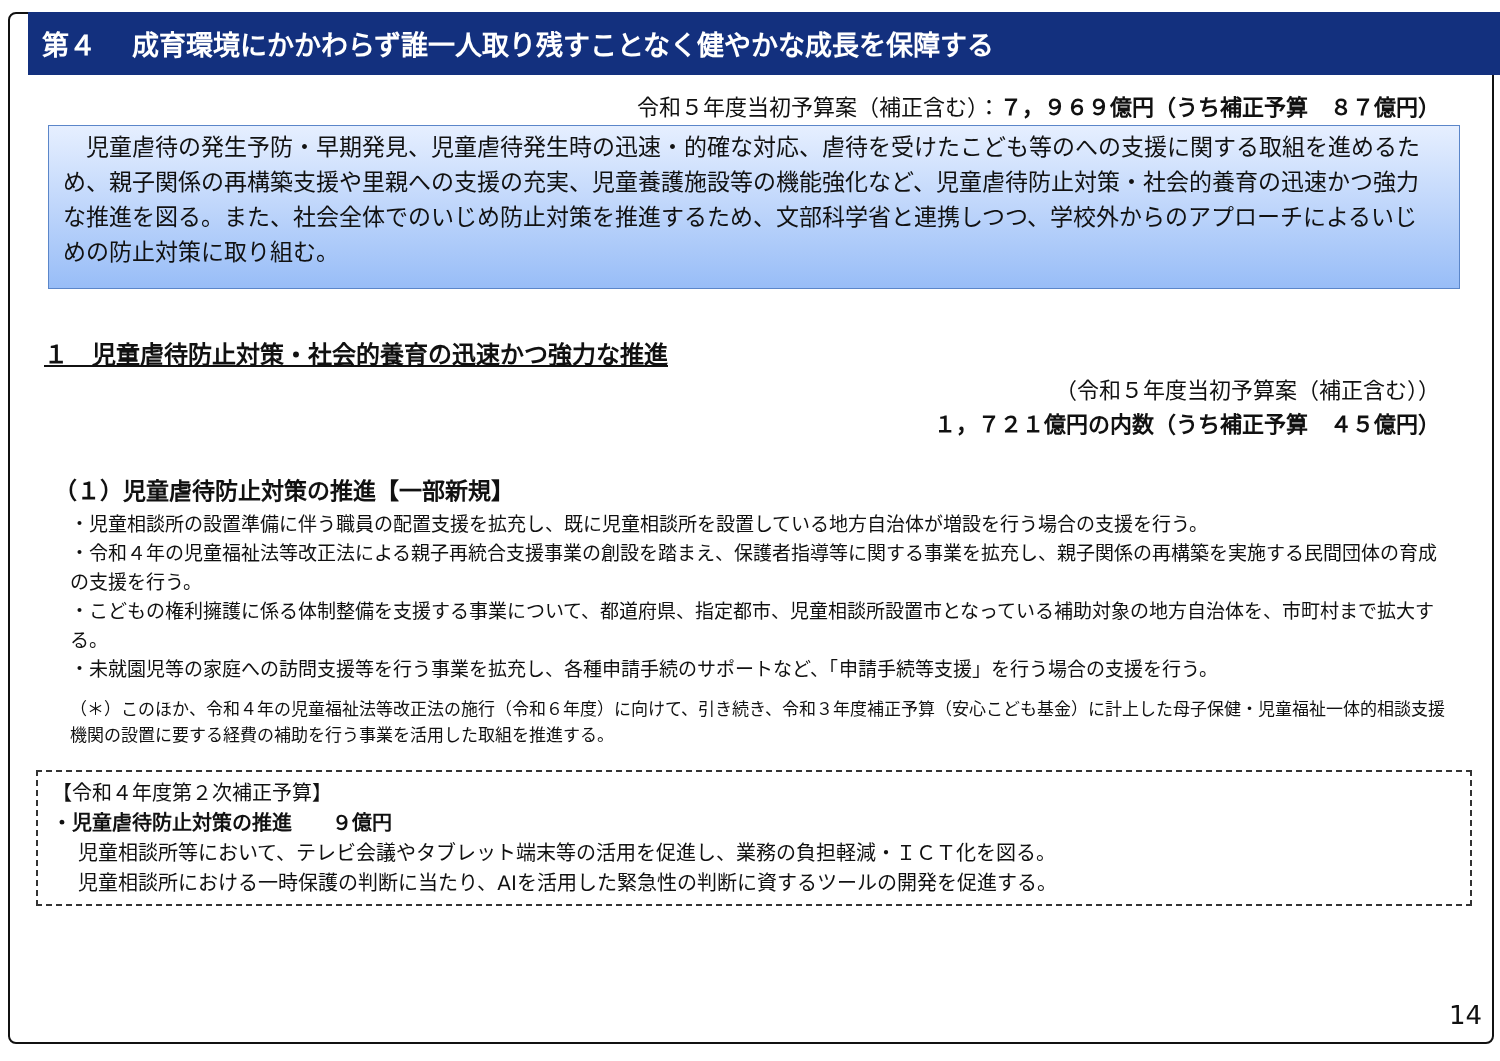第４　 成育環境にかかわらず誰一人取り残すことなく健やかな成長を保障する
令和５年度当初予算案（補正含む）：７，９６９億円（うち補正予算　８７億円）
　児童虐待の発生予防・早期発見、児童虐待発生時の迅速・的確な対応、虐待を受けたこども等のへの支援に関する取組を進めるため、親子関係の再構築支援や里親への支援の充実、児童養護施設等の機能強化など、児童虐待防止対策・社会的養育の迅速かつ強力な推進を図る。また、社会全体でのいじめ防止対策を推進するため、文部科学省と連携しつつ、学校外からのアプローチによるいじめの防止対策に取り組む。
１　児童虐待防止対策・社会的養育の迅速かつ強力な推進
（令和５年度当初予算案（補正含む））
１，７２１億円の内数（うち補正予算　４５億円）
（１）児童虐待防止対策の推進【一部新規】
・児童相談所の設置準備に伴う職員の配置支援を拡充し、既に児童相談所を設置している地方自治体が増設を行う場合の支援を行う。
・令和４年の児童福祉法等改正法による親子再統合支援事業の創設を踏まえ、保護者指導等に関する事業を拡充し、親子関係の再構築を実施する民間団体の育成の支援を行う。
・こどもの権利擁護に係る体制整備を支援する事業について、都道府県、指定都市、児童相談所設置市となっている補助対象の地方自治体を、市町村まで拡大する。
・未就園児等の家庭への訪問支援等を行う事業を拡充し、各種申請手続のサポートなど、「申請手続等支援」を行う場合の支援を行う。
（＊）このほか、令和４年の児童福祉法等改正法の施行（令和６年度）に向けて、引き続き、令和３年度補正予算（安心こども基金）に計上した母子保健・児童福祉一体的相談支援機関の設置に要する経費の補助を行う事業を活用した取組を推進する。
【令和４年度第２次補正予算】
・児童虐待防止対策の推進　　９億円
　 児童相談所等において、テレビ会議やタブレット端末等の活用を促進し、業務の負担軽減・ＩＣＴ化を図る。
　 児童相談所における一時保護の判断に当たり、AIを活用した緊急性の判断に資するツールの開発を促進する。
14